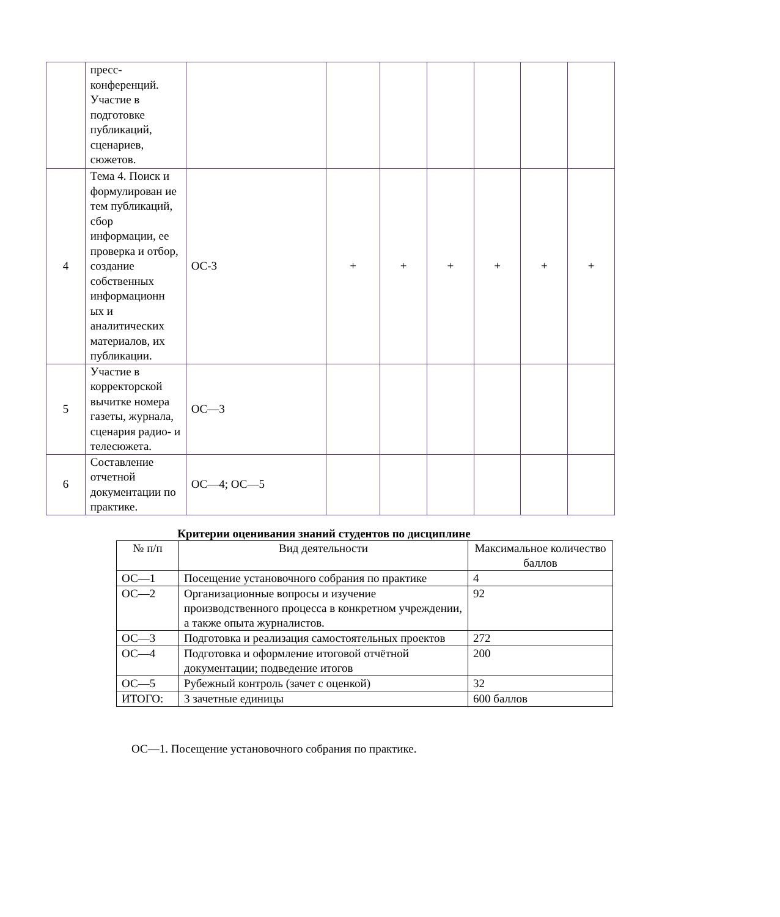| | пресс- конференций. Участие в подготовке публикаций, сценариев, сюжетов. | | | | | | | |
| 4 | Тема 4. Поиск и формулирован ие тем публикаций, сбор информации, ее проверка и отбор, создание собственных информационн ых и аналитических материалов, их публикации. | ОС-3 | + | + | + | + | + | + |
| 5 | Участие в корректорской вычитке номера газеты, журнала, сценария радио- и телесюжета. | ОС—3 | | | | | | |
| 6 | Составление отчетной документации по практике. | ОС—4; ОС—5 | | | | | | |
Критерии оценивания знаний студентов по дисциплине
| № п/п | Вид деятельности | Максимальное количество баллов |
| --- | --- | --- |
| ОС—1 | Посещение установочного собрания по практике | 4 |
| ОС—2 | Организационные вопросы и изучение производственного процесса в конкретном учреждении, а также опыта журналистов. | 92 |
| ОС—3 | Подготовка и реализация самостоятельных проектов | 272 |
| ОС—4 | Подготовка и оформление итоговой отчётной документации; подведение итогов | 200 |
| ОС—5 | Рубежный контроль (зачет с оценкой) | 32 |
| ИТОГО: | 3 зачетные единицы | 600 баллов |
ОС—1. Посещение установочного собрания по практике.